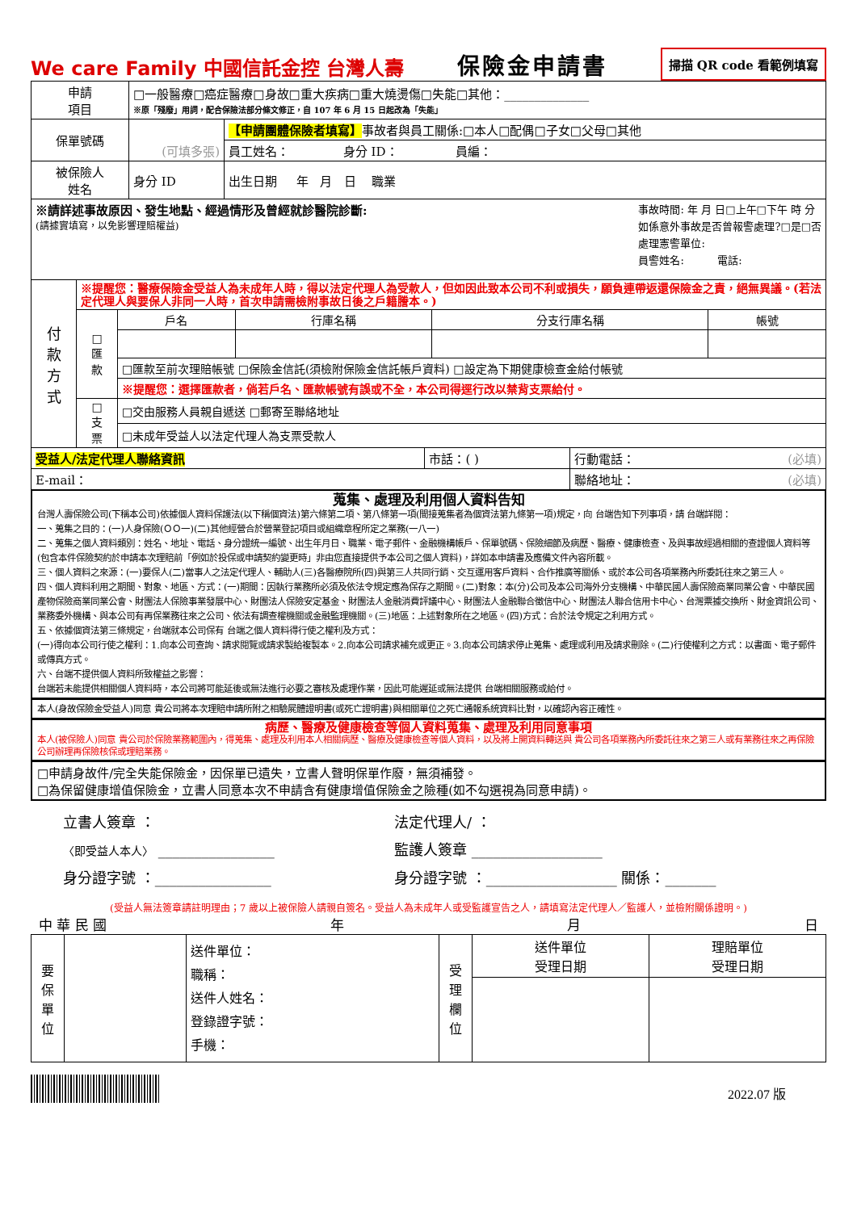We care Family 中國信託金控 台灣人壽
保險金申請書
掃描 QR code 看範例填寫
| 申請 項目 | □一般醫療□癌症醫療□身故□重大疾病□重大燒燙傷□失能□其他：______________ ※原「殘廢」用詞，配合保險法部分條文修正，自 107 年 6 月 15 日起改為「失能」 | |
| 保單號碼 | (可填多張) | 【申請團體保險者填寫】 事故者與員工關係:□本人□配偶□子女□父母□其他 |
| | | 員工姓名： 身分 ID： 員編： |
| 被保險人 姓名 | 身分 ID | 出生日期 年 月 日 職業 |
| ※請詳述事故原因、發生地點、經過情形及曾經就診醫院診斷: (請據實填寫，以免影響理賠權益) 事故時間: 年 月 日□上午□下午 時 分 如係意外事故是否曾報警處理?□是□否 處理憲警單位: 員警姓名: 電話: | | |
| 付 款 方 式 | ※提醒您：醫療保險金受益人為未成年人時，得以法定代理人為受款人，但如因此致本公司不利或損失，願負連帶返還保險金之責，絕無異議。(若法定代理人與要保人非同一人時，首次申請需檢附事故日後之戶籍謄本。) | | | | |
| | □ 匯 款 | 戶名 | 行庫名稱 | 分支行庫名稱 | 帳號 |
| | | □匯款至前次理賠帳號 □保險金信託(須檢附保險金信託帳戶資料) □設定為下期健康檢查金給付帳號 | | | |
| | | ※提醒您：選擇匯款者，倘若戶名、匯款帳號有誤或不全，本公司得逕行改以禁背支票給付。 | | | |
| | □ 支 票 | □交由服務人員親自遞送 □郵寄至聯絡地址 | | | |
| | | □未成年受益人以法定代理人為支票受款人 | | | |
| 受益人/法定代理人聯絡資訊 | 市話：( ) | 行動電話： (必填) |
| E-mail： | | 聯絡地址： (必填) |
蒐集、處理及利用個人資料告知
台灣人壽保險公司(下稱本公司)依據個人資料保護法(以下稱個資法)第六條第二項、第八條第一項(間接蒐集者為個資法第九條第一項)規定，向 台端告知下列事項，請 台端詳閱：
一、蒐集之目的：(一)人身保險(ＯＯ一)(二)其他經營合於營業登記項目或組織章程所定之業務(一八一)
二、蒐集之個人資料類別：姓名、地址、電話、身分證統一編號、出生年月日、職業、電子郵件、金融機構帳戶、保單號碼、保險細節及病歷、醫療、健康檢查、及與事故經過相關的查證個人資料等(包含本件保險契約於申請本次理賠前「例如於投保或申請契約變更時」非由您直接提供予本公司之個人資料)，詳如本申請書及應備文件內容所載。
三、個人資料之來源：(一)要保人(二)當事人之法定代理人、輔助人(三)各醫療院所(四)與第三人共同行銷、交互運用客戶資料、合作推廣等關係、或於本公司各項業務內所委託往來之第三人。
四、個人資料利用之期間、對象、地區、方式：(一)期間：因執行業務所必須及依法令規定應為保存之期間。(二)對象：本(分)公司及本公司海外分支機構、中華民國人壽保險商業同業公會、中華民國產物保險商業同業公會、財團法人保險事業發展中心、財團法人保險安定基金、財團法人金融消費評議中心、財團法人金融聯合徵信中心、財團法人聯合信用卡中心、台灣票據交換所、財金資訊公司、業務委外機構、與本公司有再保業務往來之公司、依法有調查權機關或金融監理機關。(三)地區：上述對象所在之地區。(四)方式：合於法令規定之利用方式。
五、依據個資法第三條規定，台端就本公司保有 台端之個人資料得行使之權利及方式：
(一)得向本公司行使之權利：1.向本公司查詢、請求閱覽或請求製給複製本。2.向本公司請求補充或更正。3.向本公司請求停止蒐集、處理或利用及請求刪除。(二)行使權利之方式：以書面、電子郵件或傳真方式。
六、台端不提供個人資料所致權益之影響：
台端若未能提供相關個人資料時，本公司將可能延後或無法進行必要之審核及處理作業，因此可能遲延或無法提供 台端相關服務或給付。
本人(身故保險金受益人)同意 貴公司將本次理賠申請所附之相驗屍體證明書(或死亡證明書)與相關單位之死亡通報系統資料比對，以確認內容正確性。
病歷、醫療及健康檢查等個人資料蒐集、處理及利用同意事項
本人(被保險人)同意 貴公司於保險業務範圍內，得蒐集、處理及利用本人相關病歷、醫療及健康檢查等個人資料，以及將上開資料轉送與 貴公司各項業務內所委託往來之第三人或有業務往來之再保險公司辦理再保險核保或理賠業務。
□申請身故件/完全失能保險金，因保單已遺失，立書人聲明保單作廢，無須補發。
□為保留健康增值保險金，立書人同意本次不申請含有健康增值保險金之險種(如不勾選視為同意申請)。
立書人簽章 ：
〈即受益人本人〉 ________________
法定代理人/ ：
監護人簽章 __________________
身分證字號 ：________________ 身分證字號 ：__________________ 關係：_______
(受益人無法簽章請註明理由；7 歲以上被保險人請親自簽名。受益人為未成年人或受監護宣告之人，請填寫法定代理人／監護人，並檢附關係證明。)
中 華 民 國 年 月 日
| 要 保 單 位 | | 送件單位： 職稱： 送件人姓名： 登錄證字號： 手機： | 受 理 欄 位 | 送件單位 受理日期 | 理賠單位 受理日期 |
2022.07 版